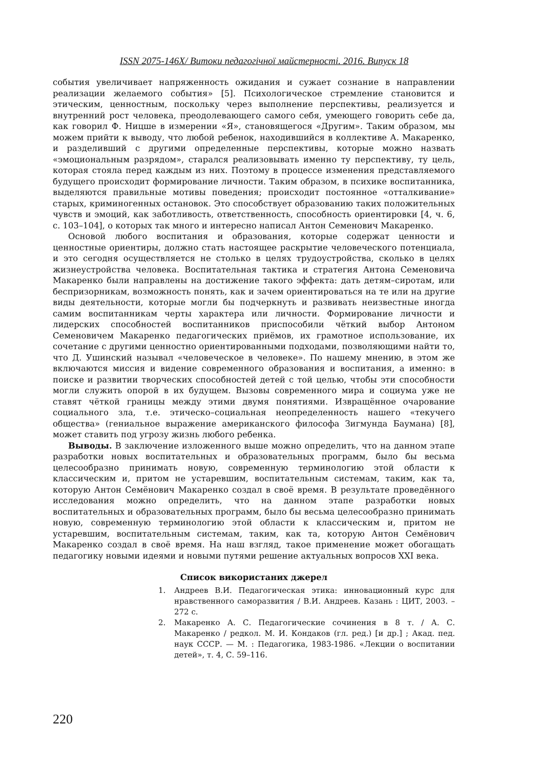ISSN 2075-146X/ Витоки педагогічної майстерності. 2016. Випуск 18
события увеличивает напряженность ожидания и сужает сознание в направлении реализации желаемого события» [5]. Психологическое стремление становится и этическим, ценностным, поскольку через выполнение перспективы, реализуется и внутренний рост человека, преодолевающего самого себя, умеющего говорить себе да, как говорил Ф. Ницше в измерении «Я», становящегося «Другим». Таким образом, мы можем прийти к выводу, что любой ребенок, находившийся в коллективе А. Макаренко, и разделивший с другими определенные перспективы, которые можно назвать «эмоциональным разрядом», старался реализовывать именно ту перспективу, ту цель, которая стояла перед каждым из них. Поэтому в процессе изменения представляемого будущего происходит формирование личности. Таким образом, в психике воспитанника, выделяются правильные мотивы поведения; происходит постоянное «отталкивание» старых, криминогенных остановок. Это способствует образованию таких положительных чувств и эмоций, как заботливость, ответственность, способность ориентировки [4, ч. 6, с. 103–104], о которых так много и интересно написал Антон Семенович Макаренко.
Основой любого воспитания и образования, которые содержат ценности и ценностные ориентиры, должно стать настоящее раскрытие человеческого потенциала, и это сегодня осуществляется не столько в целях трудоустройства, сколько в целях жизнеустройства человека. Воспитательная тактика и стратегия Антона Семеновича Макаренко были направлены на достижение такого эффекта: дать детям–сиротам, или беспризорникам, возможность понять, как и зачем ориентироваться на те или на другие виды деятельности, которые могли бы подчеркнуть и развивать неизвестные иногда самим воспитанникам черты характера или личности. Формирование личности и лидерских способностей воспитанников приспособили чёткий выбор Антоном Семеновичем Макаренко педагогических приёмов, их грамотное использование, их сочетание с другими ценностно ориентированными подходами, позволяющими найти то, что Д. Ушинский называл «человеческое в человеке». По нашему мнению, в этом же включаются миссия и видение современного образования и воспитания, а именно: в поиске и развитии творческих способностей детей с той целью, чтобы эти способности могли служить опорой в их будущем. Вызовы современного мира и социума уже не ставят чёткой границы между этими двумя понятиями. Извращённое очарование социального зла, т.е. этическо–социальная неопределенность нашего «текучего общества» (гениальное выражение американского философа Зигмунда Баумана) [8], может ставить под угрозу жизнь любого ребенка.
Выводы. В заключение изложенного выше можно определить, что на данном этапе разработки новых воспитательных и образовательных программ, было бы весьма целесообразно принимать новую, современную терминологию этой области к классическим и, притом не устаревшим, воспитательным системам, таким, как та, которую Антон Семёнович Макаренко создал в своё время. В результате проведённого исследования можно определить, что на данном этапе разработки новых воспитательных и образовательных программ, было бы весьма целесообразно принимать новую, современную терминологию этой области к классическим и, притом не устаревшим, воспитательным системам, таким, как та, которую Антон Семёнович Макаренко создал в своё время. На наш взгляд, такое применение может обогащать педагогику новыми идеями и новыми путями решение актуальных вопросов XXI века.
Список використаних джерел
1. Андреев В.И. Педагогическая этика: инновационный курс для нравственного саморазвития / В.И. Андреев. Казань : ЦИТ, 2003. – 272 с.
2. Макаренко А. С. Педагогические сочинения в 8 т. / А. С. Макаренко / редкол. М. И. Кондаков (гл. ред.) [и др.] ; Акад. пед. наук СССР. — М. : Педагогика, 1983-1986. «Лекции о воспитании детей», т. 4, С. 59–116.
220